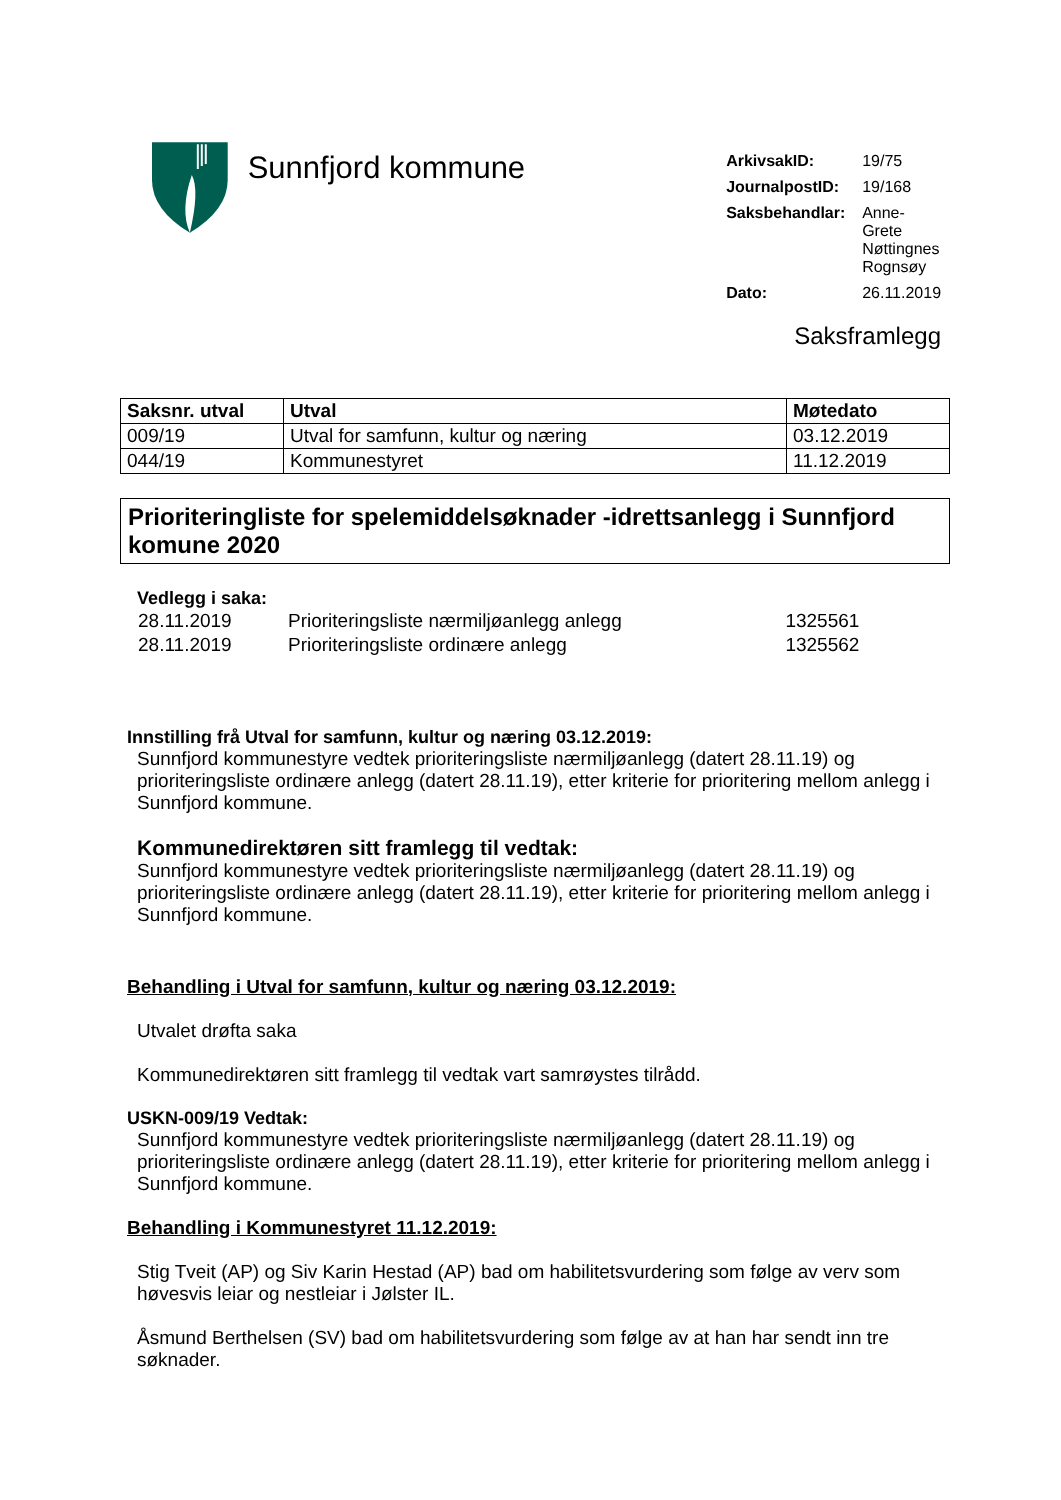Sunnfjord kommune
| ArkivsakID: | 19/75 |
| JournalpostID: | 19/168 |
| Saksbehandlar: | Anne-Grete Nøttingnes Rognsøy |
| Dato: | 26.11.2019 |
Saksframlegg
| Saksnr. utval | Utval | Møtedato |
| --- | --- | --- |
| 009/19 | Utval for samfunn, kultur og næring | 03.12.2019 |
| 044/19 | Kommunestyret | 11.12.2019 |
Prioriteringliste for spelemiddelsøknader -idrettsanlegg i Sunnfjord komune 2020
Vedlegg i saka:
| 28.11.2019 | Prioriteringsliste nærmiljøanlegg anlegg | 1325561 |
| 28.11.2019 | Prioriteringsliste ordinære anlegg | 1325562 |
Innstilling frå Utval for samfunn, kultur og næring 03.12.2019:
Sunnfjord kommunestyre vedtek prioriteringsliste nærmiljøanlegg (datert 28.11.19) og prioriteringsliste ordinære anlegg (datert 28.11.19), etter kriterie for prioritering mellom anlegg i Sunnfjord kommune.
Kommunedirektøren sitt framlegg til vedtak:
Sunnfjord kommunestyre vedtek prioriteringsliste nærmiljøanlegg (datert 28.11.19) og prioriteringsliste ordinære anlegg (datert 28.11.19), etter kriterie for prioritering mellom anlegg i Sunnfjord kommune.
Behandling i Utval for samfunn, kultur og næring 03.12.2019:
Utvalet drøfta saka
Kommunedirektøren sitt framlegg til vedtak vart samrøystes tilrådd.
USKN-009/19 Vedtak:
Sunnfjord kommunestyre vedtek prioriteringsliste nærmiljøanlegg (datert 28.11.19) og prioriteringsliste ordinære anlegg (datert 28.11.19), etter kriterie for prioritering mellom anlegg i Sunnfjord kommune.
Behandling i Kommunestyret 11.12.2019:
Stig Tveit (AP) og Siv Karin Hestad (AP) bad om habilitetsvurdering som følge av verv som høvesvis leiar og nestleiar i Jølster IL.
Åsmund Berthelsen (SV) bad om habilitetsvurdering som følge av at han har sendt inn tre søknader.